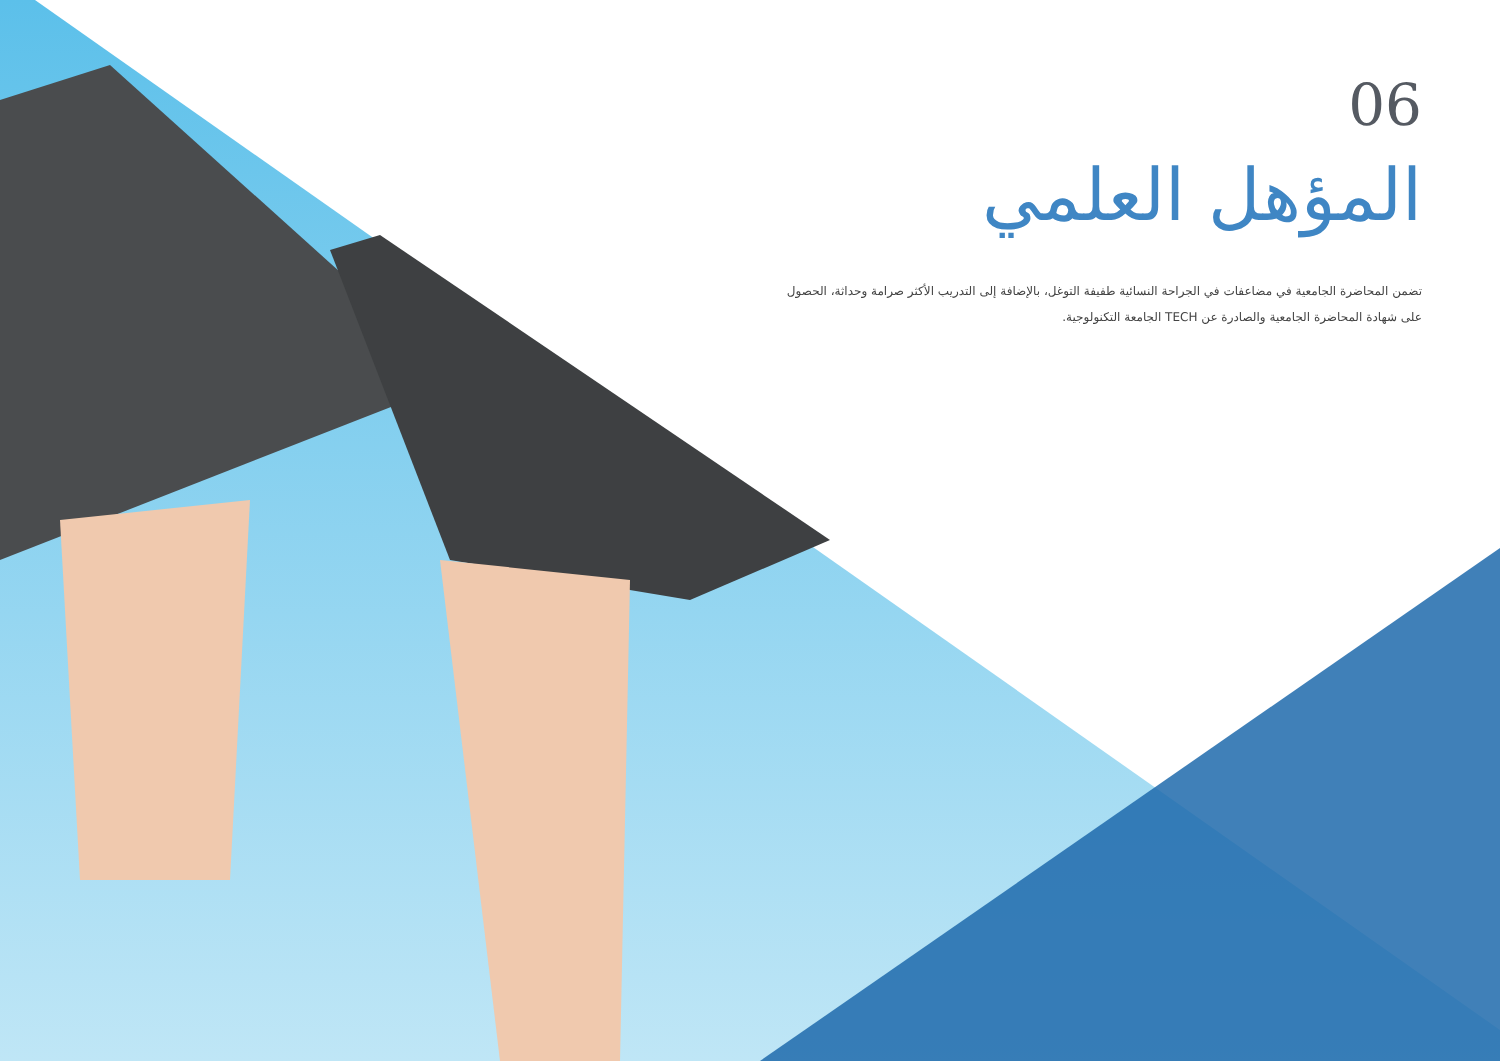06
المؤهل العلمي
تضمن المحاضرة الجامعية في مضاعفات في الجراحة النسائية طفيفة التوغل، بالإضافة إلى التدريب الأكثر صرامة وحداثة، الحصول على شهادة المحاضرة الجامعية والصادرة عن TECH الجامعة التكنولوجية.